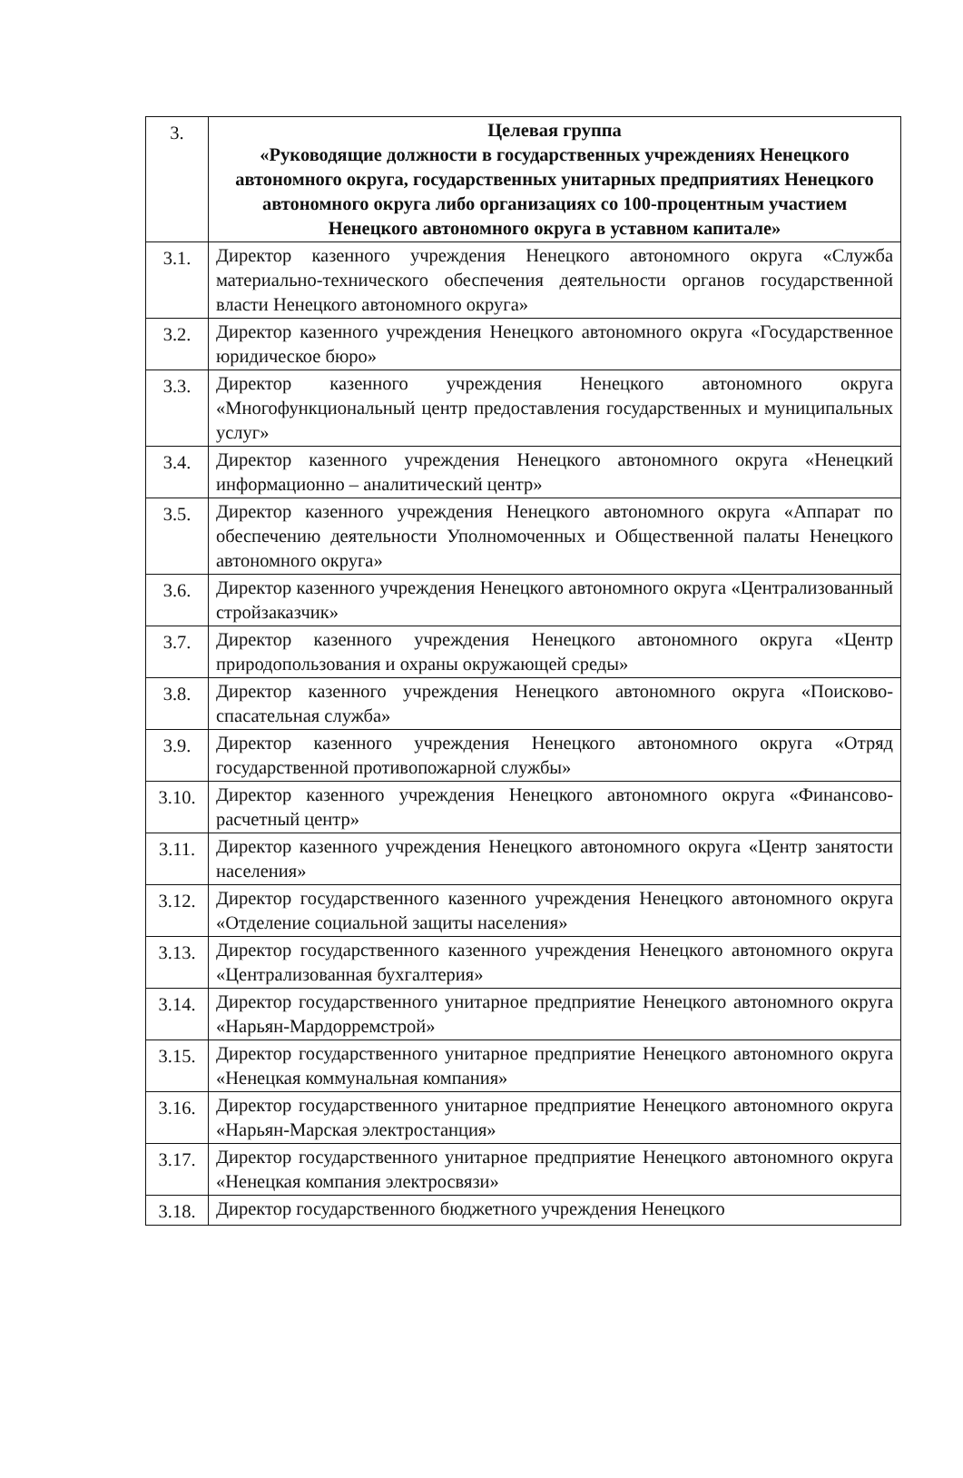| 3. | Целевая группа «Руководящие должности в государственных учреждениях Ненецкого автономного округа, государственных унитарных предприятиях Ненецкого автономного округа либо организациях со 100-процентным участием Ненецкого автономного округа в уставном капитале» |
| 3.1. | Директор казенного учреждения Ненецкого автономного округа «Служба материально-технического обеспечения деятельности органов государственной власти Ненецкого автономного округа» |
| 3.2. | Директор казенного учреждения Ненецкого автономного округа «Государственное юридическое бюро» |
| 3.3. | Директор казенного учреждения Ненецкого автономного округа «Многофункциональный центр предоставления государственных и муниципальных услуг» |
| 3.4. | Директор казенного учреждения Ненецкого автономного округа «Ненецкий информационно – аналитический центр» |
| 3.5. | Директор казенного учреждения Ненецкого автономного округа «Аппарат по обеспечению деятельности Уполномоченных и Общественной палаты Ненецкого автономного округа» |
| 3.6. | Директор казенного учреждения Ненецкого автономного округа «Централизованный стройзаказчик» |
| 3.7. | Директор казенного учреждения Ненецкого автономного округа «Центр природопользования и охраны окружающей среды» |
| 3.8. | Директор казенного учреждения Ненецкого автономного округа «Поисково-спасательная служба» |
| 3.9. | Директор казенного учреждения Ненецкого автономного округа «Отряд государственной противопожарной службы» |
| 3.10. | Директор казенного учреждения Ненецкого автономного округа «Финансово-расчетный центр» |
| 3.11. | Директор казенного учреждения Ненецкого автономного округа «Центр занятости населения» |
| 3.12. | Директор государственного казенного учреждения Ненецкого автономного округа «Отделение социальной защиты населения» |
| 3.13. | Директор государственного казенного учреждения Ненецкого автономного округа «Централизованная бухгалтерия» |
| 3.14. | Директор государственного унитарное предприятие Ненецкого автономного округа «Нарьян-Мардорремстрой» |
| 3.15. | Директор государственного унитарное предприятие Ненецкого автономного округа «Ненецкая коммунальная компания» |
| 3.16. | Директор государственного унитарное предприятие Ненецкого автономного округа «Нарьян-Марская электростанция» |
| 3.17. | Директор государственного унитарное предприятие Ненецкого автономного округа «Ненецкая компания электросвязи» |
| 3.18. | Директор государственного бюджетного учреждения Ненецкого |